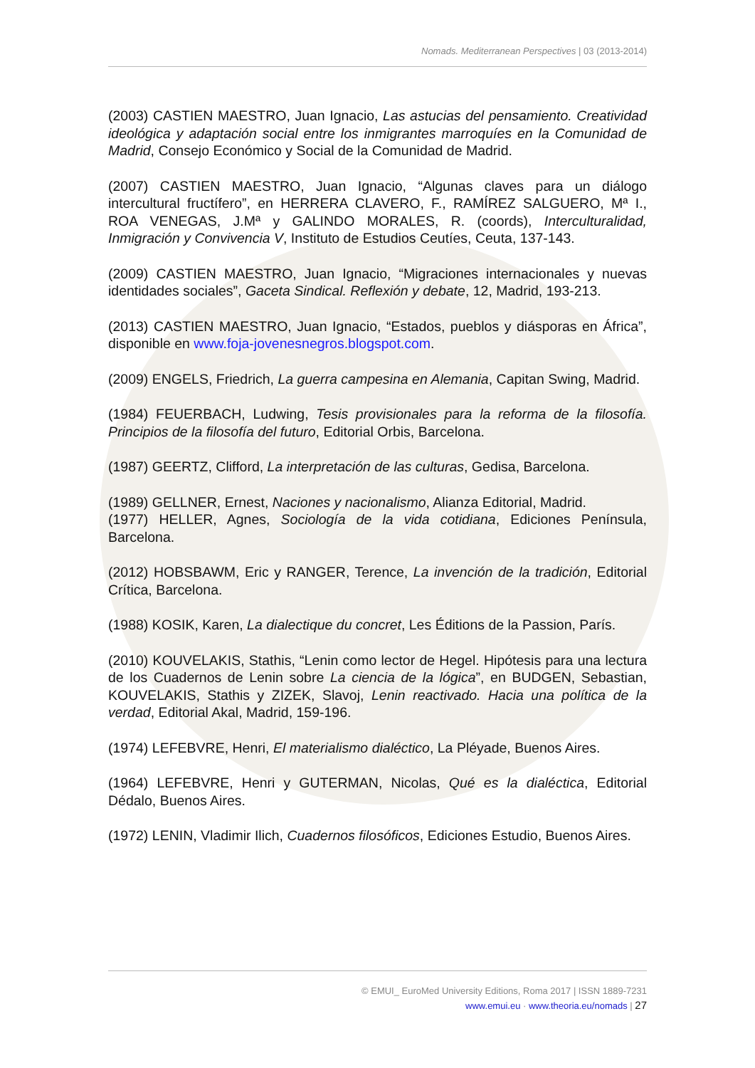Nomads. Mediterranean Perspectives | 03 (2013-2014)
(2003) CASTIEN MAESTRO, Juan Ignacio, Las astucias del pensamiento. Creatividad ideológica y adaptación social entre los inmigrantes marroquíes en la Comunidad de Madrid, Consejo Económico y Social de la Comunidad de Madrid.
(2007) CASTIEN MAESTRO, Juan Ignacio, “Algunas claves para un diálogo intercultural fructífero”, en HERRERA CLAVERO, F., RAMÍREZ SALGUERO, Mª I., ROA VENEGAS, J.Mª y GALINDO MORALES, R. (coords), Interculturalidad, Inmigración y Convivencia V, Instituto de Estudios Ceutíes, Ceuta, 137-143.
(2009) CASTIEN MAESTRO, Juan Ignacio, “Migraciones internacionales y nuevas identidades sociales”, Gaceta Sindical. Reflexión y debate, 12, Madrid, 193-213.
(2013) CASTIEN MAESTRO, Juan Ignacio, “Estados, pueblos y diásporas en África”, disponible en www.foja-jovenesnegros.blogspot.com.
(2009) ENGELS, Friedrich, La guerra campesina en Alemania, Capitan Swing, Madrid.
(1984) FEUERBACH, Ludwing, Tesis provisionales para la reforma de la filosofía. Principios de la filosofía del futuro, Editorial Orbis, Barcelona.
(1987) GEERTZ, Clifford, La interpretación de las culturas, Gedisa, Barcelona.
(1989) GELLNER, Ernest, Naciones y nacionalismo, Alianza Editorial, Madrid.
(1977) HELLER, Agnes, Sociología de la vida cotidiana, Ediciones Península, Barcelona.
(2012) HOBSBAWM, Eric y RANGER, Terence, La invención de la tradición, Editorial Crítica, Barcelona.
(1988) KOSIK, Karen, La dialectique du concret, Les Éditions de la Passion, París.
(2010) KOUVELAKIS, Stathis, “Lenin como lector de Hegel. Hipótesis para una lectura de los Cuadernos de Lenin sobre La ciencia de la lógica”, en BUDGEN, Sebastian, KOUVELAKIS, Stathis y ZIZEK, Slavoj, Lenin reactivado. Hacia una política de la verdad, Editorial Akal, Madrid, 159-196.
(1974) LEFEBVRE, Henri, El materialismo dialéctico, La Pléyade, Buenos Aires.
(1964) LEFEBVRE, Henri y GUTERMAN, Nicolas, Qué es la dialéctica, Editorial Dédalo, Buenos Aires.
(1972) LENIN, Vladimir Ilich, Cuadernos filosóficos, Ediciones Estudio, Buenos Aires.
© EMUI_ EuroMed University Editions, Roma 2017 | ISSN 1889-7231
www.emui.eu · www.theoria.eu/nomads | 27